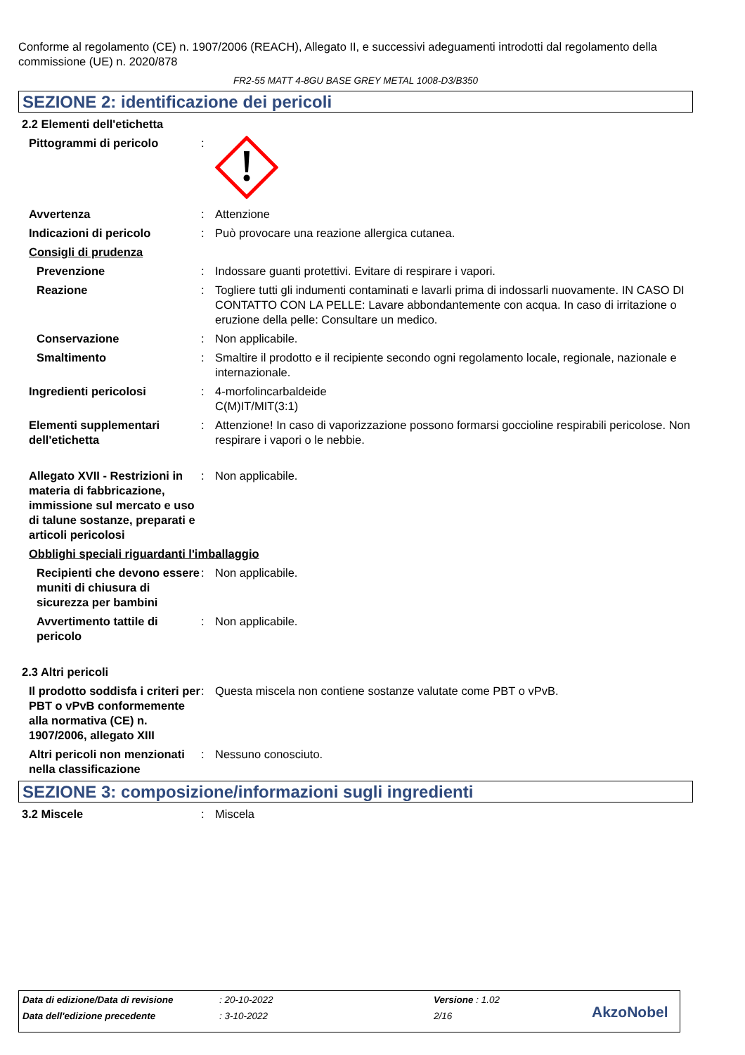Conforme al regolamento (CE) n. 1907/2006 (REACH), Allegato II, e successivi adeguamenti introdotti dal regolamento della commissione (UE) n. 2020/878
FR2-55 MATT 4-8GU BASE GREY METAL 1008-D3/B350
SEZIONE 2: identificazione dei pericoli
2.2 Elementi dell'etichetta
Pittogrammi di pericolo :
Avvertenza : Attenzione
Indicazioni di pericolo : Può provocare una reazione allergica cutanea.
Consigli di prudenza
Prevenzione : Indossare guanti protettivi. Evitare di respirare i vapori.
Reazione : Togliere tutti gli indumenti contaminati e lavarli prima di indossarli nuovamente. IN CASO DI CONTATTO CON LA PELLE: Lavare abbondantemente con acqua. In caso di irritazione o eruzione della pelle: Consultare un medico.
Conservazione : Non applicabile.
Smaltimento : Smaltire il prodotto e il recipiente secondo ogni regolamento locale, regionale, nazionale e internazionale.
Ingredienti pericolosi : 4-morfolincarbaldeide
C(M)IT/MIT(3:1)
Elementi supplementari dell'etichetta
: Attenzione! In caso di vaporizzazione possono formarsi goccioline respirabili pericolose. Non respirare i vapori o le nebbie.
Allegato XVII - Restrizioni in materia di fabbricazione, immissione sul mercato e uso di talune sostanze, preparati e articoli pericolosi
: Non applicabile.
Obblighi speciali riguardanti l'imballaggio
Recipienti che devono essere muniti di chiusura di sicurezza per bambini
: Non applicabile.
Avvertimento tattile di pericolo
: Non applicabile.
2.3 Altri pericoli
Il prodotto soddisfa i criteri per PBT o vPvB conformemente alla normativa (CE) n. 1907/2006, allegato XIII
: Questa miscela non contiene sostanze valutate come PBT o vPvB.
Altri pericoli non menzionati nella classificazione
: Nessuno conosciuto.
SEZIONE 3: composizione/informazioni sugli ingredienti
3.2 Miscele : Miscela
Data di edizione/Data di revisione: 20-10-2022 Versione : 1.02
Data dell'edizione precedente: 3-10-2022 2/16 AkzoNobel